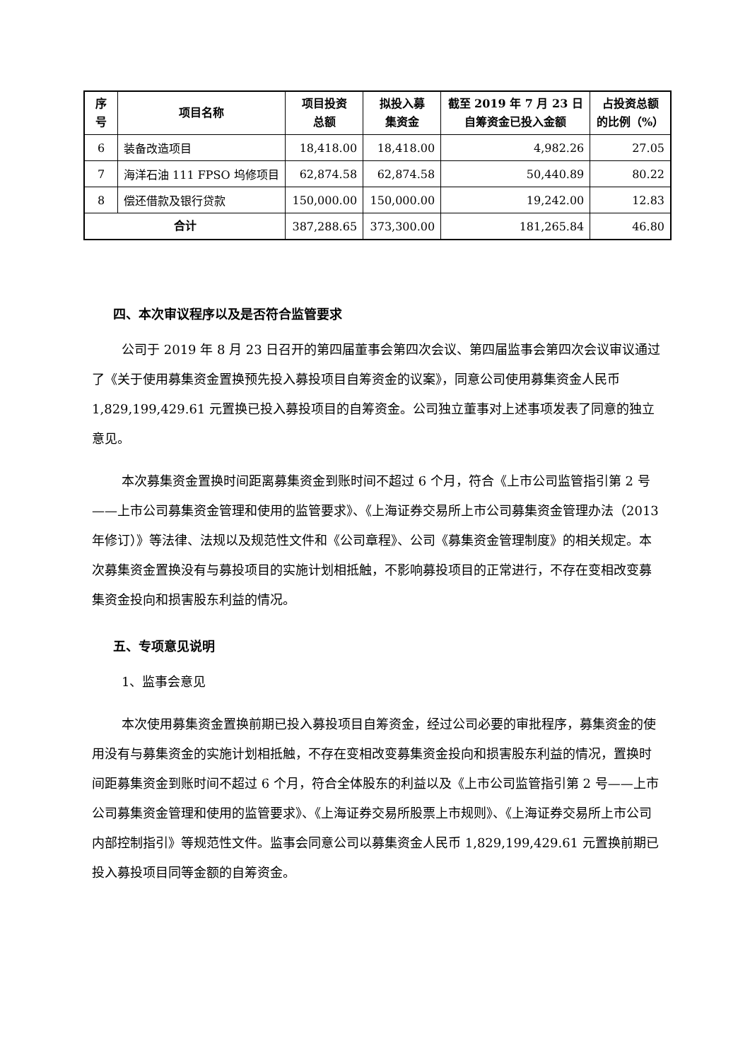| 序号 | 项目名称 | 项目投资 总额 | 拟投入募 集资金 | 截至 2019 年 7 月 23 日 自筹资金已投入金额 | 占投资总额 的比例（%） |
| --- | --- | --- | --- | --- | --- |
| 6 | 装备改造项目 | 18,418.00 | 18,418.00 | 4,982.26 | 27.05 |
| 7 | 海洋石油 111 FPSO 坞修项目 | 62,874.58 | 62,874.58 | 50,440.89 | 80.22 |
| 8 | 偿还借款及银行贷款 | 150,000.00 | 150,000.00 | 19,242.00 | 12.83 |
| 合计 | | 387,288.65 | 373,300.00 | 181,265.84 | 46.80 |
四、本次审议程序以及是否符合监管要求
公司于 2019 年 8 月 23 日召开的第四届董事会第四次会议、第四届监事会第四次会议审议通过了《关于使用募集资金置换预先投入募投项目自筹资金的议案》，同意公司使用募集资金人民币 1,829,199,429.61 元置换已投入募投项目的自筹资金。公司独立董事对上述事项发表了同意的独立意见。
本次募集资金置换时间距离募集资金到账时间不超过 6 个月，符合《上市公司监管指引第 2 号——上市公司募集资金管理和使用的监管要求》、《上海证券交易所上市公司募集资金管理办法（2013 年修订）》等法律、法规以及规范性文件和《公司章程》、公司《募集资金管理制度》的相关规定。本次募集资金置换没有与募投项目的实施计划相抵触，不影响募投项目的正常进行，不存在变相改变募集资金投向和损害股东利益的情况。
五、专项意见说明
1、监事会意见
本次使用募集资金置换前期已投入募投项目自筹资金，经过公司必要的审批程序，募集资金的使用没有与募集资金的实施计划相抵触，不存在变相改变募集资金投向和损害股东利益的情况，置换时间距募集资金到账时间不超过 6 个月，符合全体股东的利益以及《上市公司监管指引第 2 号——上市公司募集资金管理和使用的监管要求》、《上海证券交易所股票上市规则》、《上海证券交易所上市公司内部控制指引》等规范性文件。监事会同意公司以募集资金人民币 1,829,199,429.61 元置换前期已投入募投项目同等金额的自筹资金。